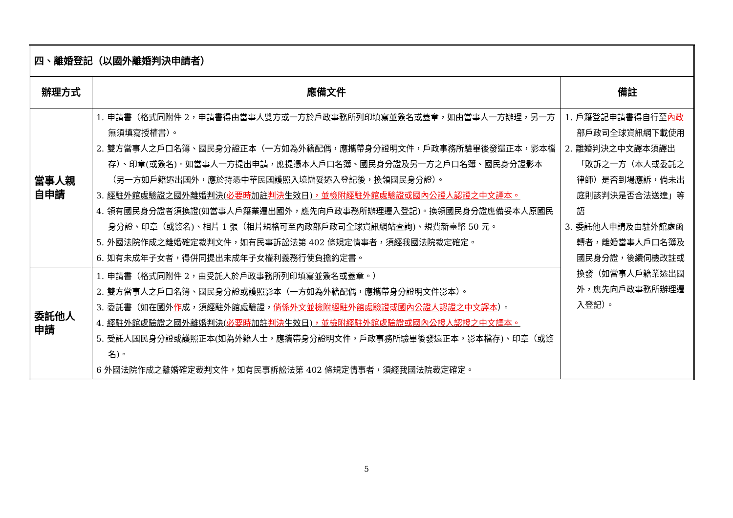| 四、離婚登記（以國外離婚判決申請者） | | |
| --- | --- | --- |
| 辦理方式 | 應備文件 | 備註 |
| 當事人親 自申請 | 1. 申請書（格式同附件 2，申請書得由當事人雙方或一方於戶政事務所列印填寫並簽名或蓋章，如由當事人一方辦理，另一方無須填寫授權書）。 2. 雙方當事人之戶口名簿、國民身分證正本（一方如為外籍配偶，應攜帶身分證明文件，戶政事務所驗畢後發還正本，影本檔存）、印章(或簽名)。如當事人一方提出申請，應提憑本人戶口名簿、國民身分證及另一方之戶口名簿、國民身分證影本（另一方如戶籍遷出國外，應於持憑中華民國護照入境辦妥遷入登記後，換領國民身分證）。 3. 經駐外館處驗證之國外離婚判決( 必要時 加註 判決 生效日) ，並檢附經駐外館處驗證或國內公證人認證之中文譯本。 4. 領有國民身分證者須換證(如當事人戶籍業遷出國外，應先向戶政事務所辦理遷入登記)。換領國民身分證應備妥本人原國民身分證、印章（或簽名)、相片 1 張（相片規格可至內政部戶政司全球資訊網站查詢)、規費新臺幣 50 元。 5. 外國法院作成之離婚確定裁判文件，如有民事訴訟法第 402 條規定情事者，須經我國法院裁定確定。 6. 如有未成年子女者，得併同提出未成年子女權利義務行使負擔約定書。 | 1. 戶籍登記申請書得自行至 內政 部戶政司全球資訊網下載使用 2. 離婚判決之中文譯本須譯出「敗訴之一方（本人或委託之律師）是否到場應訴，倘未出庭則該判決是否合法送達」等語 3. 委託他人申請及由駐外館處函轉者，離婚當事人戶口名簿及國民身分證，後續伺機改註或換發（如當事人戶籍業遷出國外，應先向戶政事務所辦理遷入登記）。 |
| 委託他人 申請 | 1. 申請書（格式同附件 2，由受託人於戶政事務所列印填寫並簽名或蓋章。） 2. 雙方當事人之戶口名簿、國民身分證或護照影本（一方如為外籍配偶，應攜帶身分證明文件影本）。 3. 委託書（如在國外 作 成，須經駐外館處驗證， 倘係外文並檢附經駐外館處驗證或國內公證人認證之中文譯本 ）。 4. 經駐外館處驗證之國外離婚判決( 必要時 加註 判決 生效日) ，並檢附經駐外館處驗證或國內公證人認證之中文譯本。 5. 受託人國民身分證或護照正本(如為外籍人士，應攜帶身分證明文件，戶政事務所驗畢後發還正本，影本檔存)、印章（或簽名)。 6 外國法院作成之離婚確定裁判文件，如有民事訴訟法第 402 條規定情事者，須經我國法院裁定確定。 | |
5